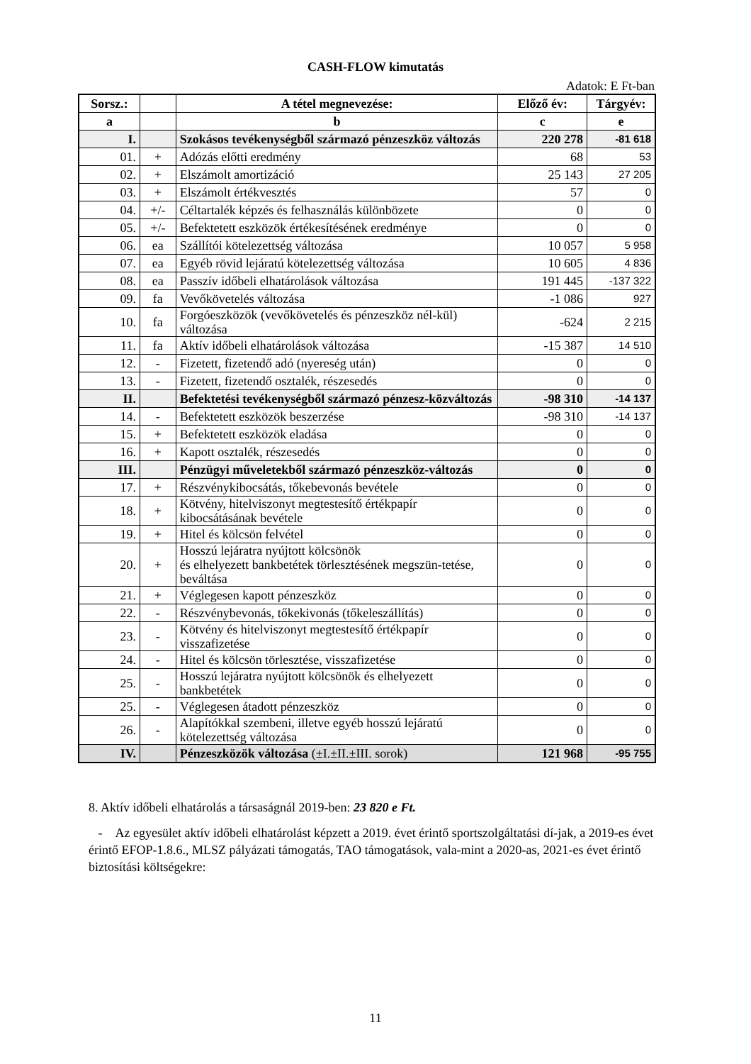CASH-FLOW kimutatás
Adatok: E Ft-ban
| Sorsz.: | | A tétel megnevezése: | Előző év: | Tárgyév: |
| --- | --- | --- | --- | --- |
| a | | b | c | e |
| I. | | Szokásos tevékenységből származó pénzeszköz változás | 220 278 | -81 618 |
| 01. | + | Adózás előtti eredmény | 68 | 53 |
| 02. | + | Elszámolt amortizáció | 25 143 | 27 205 |
| 03. | + | Elszámolt értékvesztés | 57 | 0 |
| 04. | +/- | Céltartalék képzés és felhasználás különbözete | 0 | 0 |
| 05. | +/- | Befektetett eszközök értékesítésének eredménye | 0 | 0 |
| 06. | ea | Szállítói kötelezettség változása | 10 057 | 5 958 |
| 07. | ea | Egyéb rövid lejáratú kötelezettség változása | 10 605 | 4 836 |
| 08. | ea | Passzív időbeli elhatárolások változása | 191 445 | -137 322 |
| 09. | fa | Vevőkövetelés változása | -1 086 | 927 |
| 10. | fa | Forgóeszközök (vevőkövetelés és pénzeszköz nél-kül) változása | -624 | 2 215 |
| 11. | fa | Aktív időbeli elhatárolások változása | -15 387 | 14 510 |
| 12. | - | Fizetett, fizetendő adó (nyereség után) | 0 | 0 |
| 13. | - | Fizetett, fizetendő osztalék, részesedés | 0 | 0 |
| II. | | Befektetési tevékenységből származó pénzesz-közváltozás | -98 310 | -14 137 |
| 14. | - | Befektetett eszközök beszerzése | -98 310 | -14 137 |
| 15. | + | Befektetett eszközök eladása | 0 | 0 |
| 16. | + | Kapott osztalék, részesedés | 0 | 0 |
| III. | | Pénzügyi műveletekből származó pénzeszköz-változás | 0 | 0 |
| 17. | + | Részvénykibocsátás, tőkebevonás bevétele | 0 | 0 |
| 18. | + | Kötvény, hitelviszonyt megtestesítő értékpapír kibocsátásának bevétele | 0 | 0 |
| 19. | + | Hitel és kölcsön felvétel | 0 | 0 |
| 20. | + | Hosszú lejáratra nyújtott kölcsönök és elhelyezett bankbetétek törlesztésének megszün-tetése, beváltása | 0 | 0 |
| 21. | + | Véglegesen kapott pénzeszköz | 0 | 0 |
| 22. | - | Részvénybevonás, tőkekivonás (tőkeleszállítás) | 0 | 0 |
| 23. | - | Kötvény és hitelviszonyt megtestesítő értékpapír visszafizetése | 0 | 0 |
| 24. | - | Hitel és kölcsön törlesztése, visszafizetése | 0 | 0 |
| 25. | - | Hosszú lejáratra nyújtott kölcsönök és elhelyezett bankbetétek | 0 | 0 |
| 25. | - | Véglegesen átadott pénzeszköz | 0 | 0 |
| 26. | - | Alapítókkal szembeni, illetve egyéb hosszú lejáratú kötelezettség változása | 0 | 0 |
| IV. | | Pénzeszközök változása (±I.±II.±III. sorok) | 121 968 | -95 755 |
8. Aktív időbeli elhatárolás a társaságnál 2019-ben: 23 820 e Ft.
- Az egyesület aktív időbeli elhatárolást képzett a 2019. évet érintő sportszolgáltatási dí-jak, a 2019-es évet érintő EFOP-1.8.6., MLSZ pályázati támogatás, TAO támogatások, vala-mint a 2020-as, 2021-es évet érintő biztosítási költségekre:
11